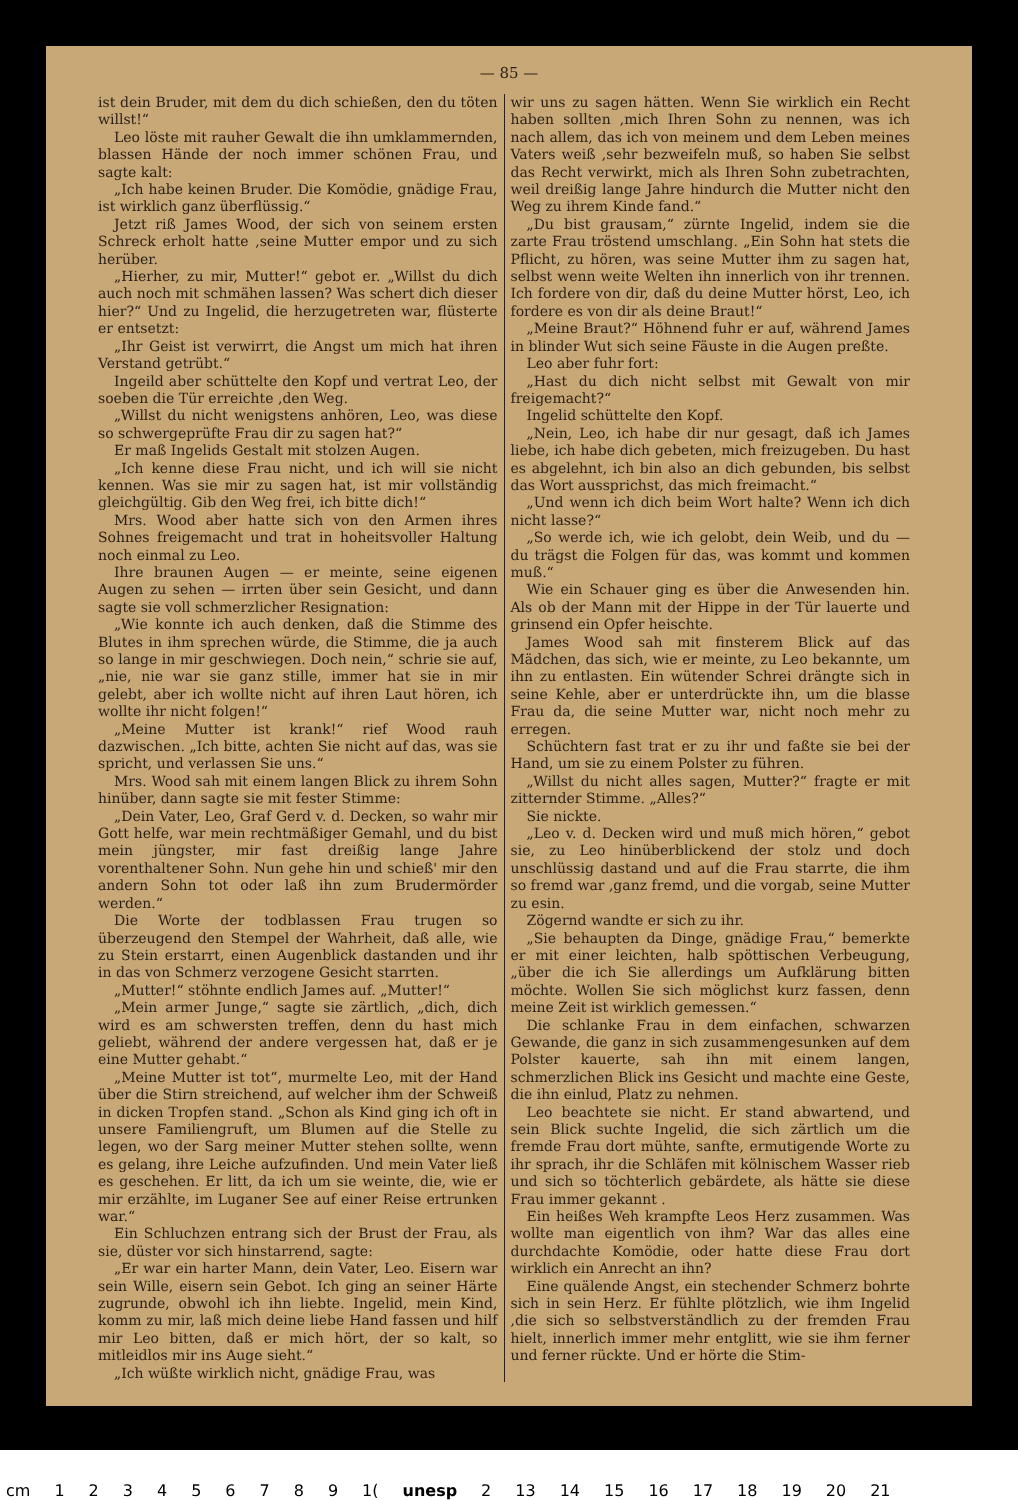— 85 —
ist dein Bruder, mit dem du dich schießen, den du töten willst!“
Leo löste mit rauher Gewalt die ihn umklammernden, blassen Hände der noch immer schönen Frau, und sagte kalt:
„Ich habe keinen Bruder. Die Komödie, gnädige Frau, ist wirklich ganz überflüssig.“
Jetzt riß James Wood, der sich von seinem ersten Schreck erholt hatte ,seine Mutter empor und zu sich herüber.
„Hierher, zu mir, Mutter!“ gebot er. „Willst du dich auch noch mit schmähen lassen? Was schert dich dieser hier?“ Und zu Ingelid, die herzugetreten war, flüsterte er entsetzt:
„Ihr Geist ist verwirrt, die Angst um mich hat ihren Verstand getrübt.“
Ingeild aber schüttelte den Kopf und vertrat Leo, der soeben die Tür erreichte ,den Weg.
„Willst du nicht wenigstens anhören, Leo, was diese so schwergeprüfte Frau dir zu sagen hat?“
Er maß Ingelids Gestalt mit stolzen Augen.
„Ich kenne diese Frau nicht, und ich will sie nicht kennen. Was sie mir zu sagen hat, ist mir vollständig gleichgültig. Gib den Weg frei, ich bitte dich!“
Mrs. Wood aber hatte sich von den Armen ihres Sohnes freigemacht und trat in hoheitsvoller Haltung noch einmal zu Leo.
Ihre braunen Augen — er meinte, seine eigenen Augen zu sehen — irrten über sein Gesicht, und dann sagte sie voll schmerzlicher Resignation:
„Wie konnte ich auch denken, daß die Stimme des Blutes in ihm sprechen würde, die Stimme, die ja auch so lange in mir geschwiegen. Doch nein,“ schrie sie auf, „nie, nie war sie ganz stille, immer hat sie in mir gelebt, aber ich wollte nicht auf ihren Laut hören, ich wollte ihr nicht folgen!“
„Meine Mutter ist krank!“ rief Wood rauh dazwischen. „Ich bitte, achten Sie nicht auf das, was sie spricht, und verlassen Sie uns.“
Mrs. Wood sah mit einem langen Blick zu ihrem Sohn hinüber, dann sagte sie mit fester Stimme:
„Dein Vater, Leo, Graf Gerd v. d. Decken, so wahr mir Gott helfe, war mein rechtmäßiger Gemahl, und du bist mein jüngster, mir fast dreißig lange Jahre vorenthaltener Sohn. Nun gehe hin und schieß' mir den andern Sohn tot oder laß ihn zum Brudermörder werden.“
Die Worte der todblassen Frau trugen so überzeugend den Stempel der Wahrheit, daß alle, wie zu Stein erstarrt, einen Augenblick dastanden und ihr in das von Schmerz verzogene Gesicht starrten.
„Mutter!“ stöhnte endlich James auf. „Mutter!“
„Mein armer Junge,“ sagte sie zärtlich, „dich, dich wird es am schwersten treffen, denn du hast mich geliebt, während der andere vergessen hat, daß er je eine Mutter gehabt.“
„Meine Mutter ist tot“, murmelte Leo, mit der Hand über die Stirn streichend, auf welcher ihm der Schweiß in dicken Tropfen stand. „Schon als Kind ging ich oft in unsere Familiengruft, um Blumen auf die Stelle zu legen, wo der Sarg meiner Mutter stehen sollte, wenn es gelang, ihre Leiche aufzufinden. Und mein Vater ließ es geschehen. Er litt, da ich um sie weinte, die, wie er mir erzählte, im Luganer See auf einer Reise ertrunken war.“
Ein Schluchzen entrang sich der Brust der Frau, als sie, düster vor sich hinstarrend, sagte:
„Er war ein harter Mann, dein Vater, Leo. Eisern war sein Wille, eisern sein Gebot. Ich ging an seiner Härte zugrunde, obwohl ich ihn liebte. Ingelid, mein Kind, komm zu mir, laß mich deine liebe Hand fassen und hilf mir Leo bitten, daß er mich hört, der so kalt, so mitleidlos mir ins Auge sieht.“
„Ich wüßte wirklich nicht, gnädige Frau, was
wir uns zu sagen hätten. Wenn Sie wirklich ein Recht haben sollten ,mich Ihren Sohn zu nennen, was ich nach allem, das ich von meinem und dem Leben meines Vaters weiß ,sehr bezweifeln muß, so haben Sie selbst das Recht verwirkt, mich als Ihren Sohn zubetrachten, weil dreißig lange Jahre hindurch die Mutter nicht den Weg zu ihrem Kinde fand.“
„Du bist grausam,“ zürnte Ingelid, indem sie die zarte Frau tröstend umschlang. „Ein Sohn hat stets die Pflicht, zu hören, was seine Mutter ihm zu sagen hat, selbst wenn weite Welten ihn innerlich von ihr trennen. Ich fordere von dir, daß du deine Mutter hörst, Leo, ich fordere es von dir als deine Braut!“
„Meine Braut?“ Höhnend fuhr er auf, während James in blinder Wut sich seine Fäuste in die Augen preßte.
Leo aber fuhr fort:
„Hast du dich nicht selbst mit Gewalt von mir freigemacht?“
Ingelid schüttelte den Kopf.
„Nein, Leo, ich habe dir nur gesagt, daß ich James liebe, ich habe dich gebeten, mich freizugeben. Du hast es abgelehnt, ich bin also an dich gebunden, bis selbst das Wort aussprichst, das mich freimacht.“
„Und wenn ich dich beim Wort halte? Wenn ich dich nicht lasse?“
„So werde ich, wie ich gelobt, dein Weib, und du — du trägst die Folgen für das, was kommt und kommen muß.“
Wie ein Schauer ging es über die Anwesenden hin. Als ob der Mann mit der Hippe in der Tür lauerte und grinsend ein Opfer heischte.
James Wood sah mit finsterem Blick auf das Mädchen, das sich, wie er meinte, zu Leo bekannte, um ihn zu entlasten. Ein wütender Schrei drängte sich in seine Kehle, aber er unterdrückte ihn, um die blasse Frau da, die seine Mutter war, nicht noch mehr zu erregen.
Schüchtern fast trat er zu ihr und faßte sie bei der Hand, um sie zu einem Polster zu führen.
„Willst du nicht alles sagen, Mutter?“ fragte er mit zitternder Stimme. „Alles?“
Sie nickte.
„Leo v. d. Decken wird und muß mich hören,“ gebot sie, zu Leo hinüberblickend der stolz und doch unschlüssig dastand und auf die Frau starrte, die ihm so fremd war ,ganz fremd, und die vorgab, seine Mutter zu esin.
Zögernd wandte er sich zu ihr.
„Sie behaupten da Dinge, gnädige Frau,“ bemerkte er mit einer leichten, halb spöttischen Verbeugung, „über die ich Sie allerdings um Aufklärung bitten möchte. Wollen Sie sich möglichst kurz fassen, denn meine Zeit ist wirklich gemessen.“
Die schlanke Frau in dem einfachen, schwarzen Gewande, die ganz in sich zusammengesunken auf dem Polster kauerte, sah ihn mit einem langen, schmerzlichen Blick ins Gesicht und machte eine Geste, die ihn einlud, Platz zu nehmen.
Leo beachtete sie nicht. Er stand abwartend, und sein Blick suchte Ingelid, die sich zärtlich um die fremde Frau dort mühte, sanfte, ermutigende Worte zu ihr sprach, ihr die Schläfen mit kölnischem Wasser rieb und sich so töchterlich gebärdete, als hätte sie diese Frau immer gekannt .
Ein heißes Weh krampfte Leos Herz zusammen. Was wollte man eigentlich von ihm? War das alles eine durchdachte Komödie, oder hatte diese Frau dort wirklich ein Anrecht an ihn?
Eine quälende Angst, ein stechender Schmerz bohrte sich in sein Herz. Er fühlte plötzlich, wie ihm Ingelid ,die sich so selbstverständlich zu der fremden Frau hielt, innerlich immer mehr entglitt, wie sie ihm ferner und ferner rückte. Und er hörte die Stim-
cm 123456789 1(unesp 2 13 14 15 16 17 18 19 20 21